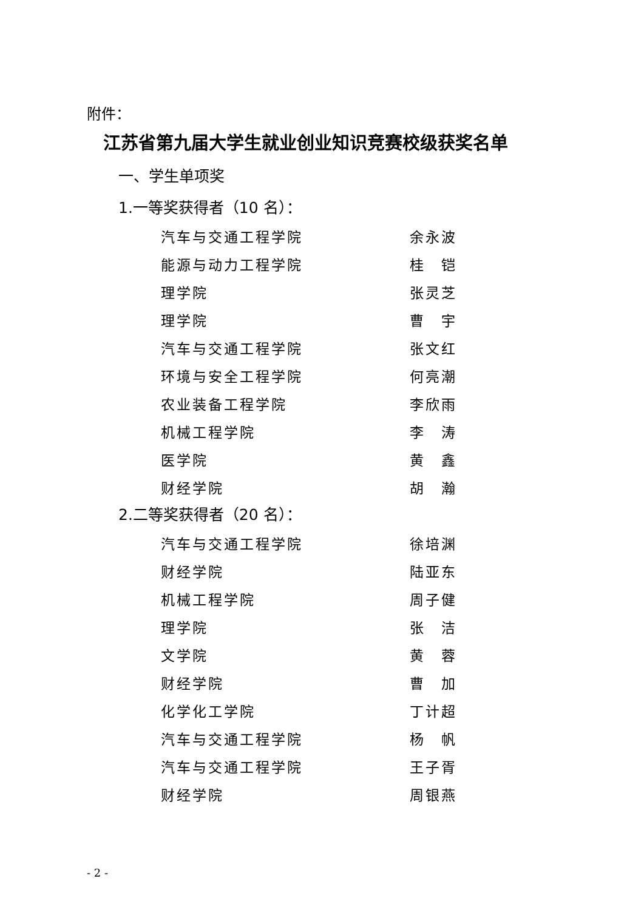附件：
江苏省第九届大学生就业创业知识竞赛校级获奖名单
一、学生单项奖
1.一等奖获得者（10 名）：
| 汽车与交通工程学院 | 余永波 |
| 能源与动力工程学院 | 桂 铠 |
| 理学院 | 张灵芝 |
| 理学院 | 曹 宇 |
| 汽车与交通工程学院 | 张文红 |
| 环境与安全工程学院 | 何亮潮 |
| 农业装备工程学院 | 李欣雨 |
| 机械工程学院 | 李 涛 |
| 医学院 | 黄 鑫 |
| 财经学院 | 胡 瀚 |
2.二等奖获得者（20 名）：
| 汽车与交通工程学院 | 徐培渊 |
| 财经学院 | 陆亚东 |
| 机械工程学院 | 周子健 |
| 理学院 | 张 洁 |
| 文学院 | 黄 蓉 |
| 财经学院 | 曹 加 |
| 化学化工学院 | 丁计超 |
| 汽车与交通工程学院 | 杨 帆 |
| 汽车与交通工程学院 | 王子胥 |
| 财经学院 | 周银燕 |
- 2 -